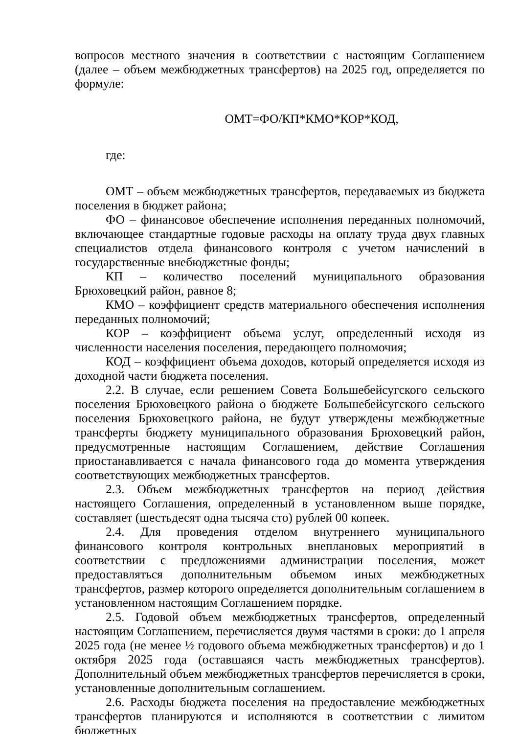вопросов местного значения в соответствии с настоящим Соглашением (далее – объем межбюджетных трансфертов) на 2025 год, определяется по формуле:
ОМТ=ФО/КП*КМО*КОР*КОД,
где:
ОМТ – объем межбюджетных трансфертов, передаваемых из бюджета поселения в бюджет района;
ФО – финансовое обеспечение исполнения переданных полномочий, включающее стандартные годовые расходы на оплату труда двух главных специалистов отдела финансового контроля с учетом начислений в государственные внебюджетные фонды;
КП – количество поселений муниципального образования Брюховецкий район, равное 8;
КМО – коэффициент средств материального обеспечения исполнения переданных полномочий;
КОР – коэффициент объема услуг, определенный исходя из численности населения поселения, передающего полномочия;
КОД – коэффициент объема доходов, который определяется исходя из доходной части бюджета поселения.
2.2. В случае, если решением Совета Большебейсугского сельского поселения Брюховецкого района о бюджете Большебейсугского сельского поселения Брюховецкого района, не будут утверждены межбюджетные трансферты бюджету муниципального образования Брюховецкий район, предусмотренные настоящим Соглашением, действие Соглашения приостанавливается с начала финансового года до момента утверждения соответствующих межбюджетных трансфертов.
2.3. Объем межбюджетных трансфертов на период действия настоящего Соглашения, определенный в установленном выше порядке, составляет (шестьдесят одна тысяча сто) рублей 00 копеек.
2.4. Для проведения отделом внутреннего муниципального финансового контроля контрольных внеплановых мероприятий в соответствии с предложениями администрации поселения, может предоставляться дополнительным объемом иных межбюджетных трансфертов, размер которого определяется дополнительным соглашением в установленном настоящим Соглашением порядке.
2.5. Годовой объем межбюджетных трансфертов, определенный настоящим Соглашением, перечисляется двумя частями в сроки: до 1 апреля 2025 года (не менее ½ годового объема межбюджетных трансфертов) и до 1 октября 2025 года (оставшаяся часть межбюджетных трансфертов). Дополнительный объем межбюджетных трансфертов перечисляется в сроки, установленные дополнительным соглашением.
2.6. Расходы бюджета поселения на предоставление межбюджетных трансфертов планируются и исполняются в соответствии с лимитом бюджетных